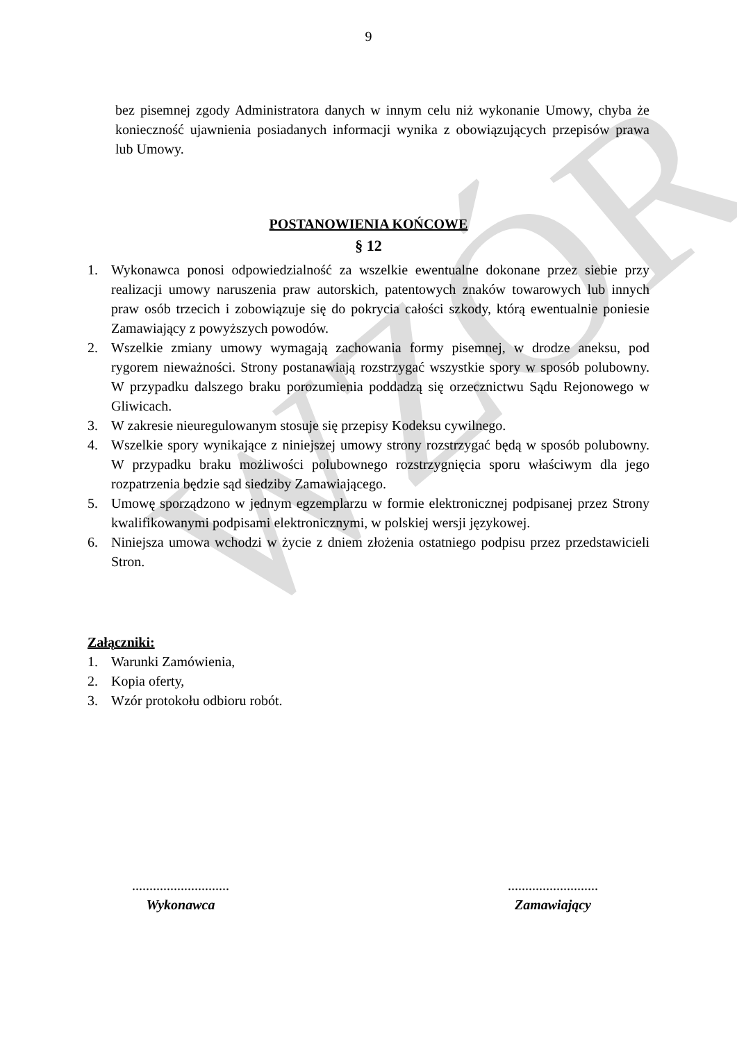WZÓR
9
bez pisemnej zgody Administratora danych w innym celu niż wykonanie Umowy, chyba że konieczność ujawnienia posiadanych informacji wynika z obowiązujących przepisów prawa lub Umowy.
POSTANOWIENIA KOŃCOWE
§ 12
1. Wykonawca ponosi odpowiedzialność za wszelkie ewentualne dokonane przez siebie przy realizacji umowy naruszenia praw autorskich, patentowych znaków towarowych lub innych praw osób trzecich i zobowiązuje się do pokrycia całości szkody, którą ewentualnie poniesie Zamawiający z powyższych powodów.
2. Wszelkie zmiany umowy wymagają zachowania formy pisemnej, w drodze aneksu, pod rygorem nieważności. Strony postanawiają rozstrzygać wszystkie spory w sposób polubowny. W przypadku dalszego braku porozumienia poddadzą się orzecznictwu Sądu Rejonowego w Gliwicach.
3. W zakresie nieuregulowanym stosuje się przepisy Kodeksu cywilnego.
4. Wszelkie spory wynikające z niniejszej umowy strony rozstrzygać będą w sposób polubowny. W przypadku braku możliwości polubownego rozstrzygnięcia sporu właściwym dla jego rozpatrzenia będzie sąd siedziby Zamawiającego.
5. Umowę sporządzono w jednym egzemplarzu w formie elektronicznej podpisanej przez Strony kwalifikowanymi podpisami elektronicznymi, w polskiej wersji językowej.
6. Niniejsza umowa wchodzi w życie z dniem złożenia ostatniego podpisu przez przedstawicieli Stron.
Załączniki:
1. Warunki Zamówienia,
2. Kopia oferty,
3. Wzór protokołu odbioru robót.
............................
Wykonawca
..........................
Zamawiający